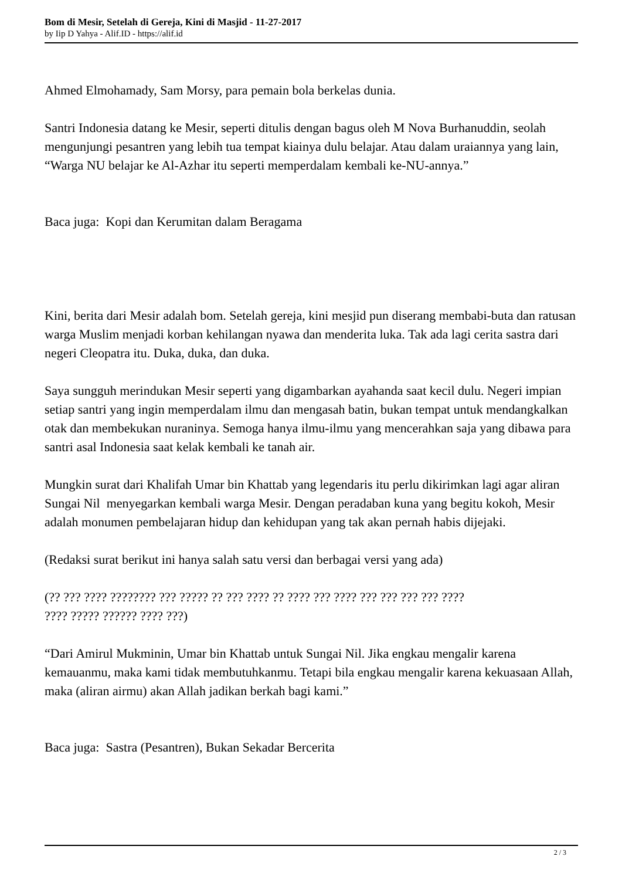Bom di Mesir, Setelah di Gereja, Kini di Masjid - 11-27-2017
by Iip D Yahya - Alif.ID - https://alif.id
Ahmed Elmohamady, Sam Morsy, para pemain bola berkelas dunia.
Santri Indonesia datang ke Mesir, seperti ditulis dengan bagus oleh M Nova Burhanuddin, seolah mengunjungi pesantren yang lebih tua tempat kiainya dulu belajar. Atau dalam uraiannya yang lain, “Warga NU belajar ke Al-Azhar itu seperti memperdalam kembali ke-NU-annya.”
Baca juga: Kopi dan Kerumitan dalam Beragama
Kini, berita dari Mesir adalah bom. Setelah gereja, kini mesjid pun diserang membabi-buta dan ratusan warga Muslim menjadi korban kehilangan nyawa dan menderita luka. Tak ada lagi cerita sastra dari negeri Cleopatra itu. Duka, duka, dan duka.
Saya sungguh merindukan Mesir seperti yang digambarkan ayahanda saat kecil dulu. Negeri impian setiap santri yang ingin memperdalam ilmu dan mengasah batin, bukan tempat untuk mendangkalkan otak dan membekukan nuraninya. Semoga hanya ilmu-ilmu yang mencerahkan saja yang dibawa para santri asal Indonesia saat kelak kembali ke tanah air.
Mungkin surat dari Khalifah Umar bin Khattab yang legendaris itu perlu dikirimkan lagi agar aliran Sungai Nil menyegarkan kembali warga Mesir. Dengan peradaban kuna yang begitu kokoh, Mesir adalah monumen pembelajaran hidup dan kehidupan yang tak akan pernah habis dijejaki.
(Redaksi surat berikut ini hanya salah satu versi dan berbagai versi yang ada)
(?? ??? ???? ???????? ??? ????? ?? ??? ???? ?? ???? ??? ???? ??? ??? ??? ??? ????
???? ????? ?????? ???? ???)
“Dari Amirul Mukminin, Umar bin Khattab untuk Sungai Nil. Jika engkau mengalir karena kemauanmu, maka kami tidak membutuhkanmu. Tetapi bila engkau mengalir karena kekuasaan Allah, maka (aliran airmu) akan Allah jadikan berkah bagi kami.”
Baca juga: Sastra (Pesantren), Bukan Sekadar Bercerita
2 / 3